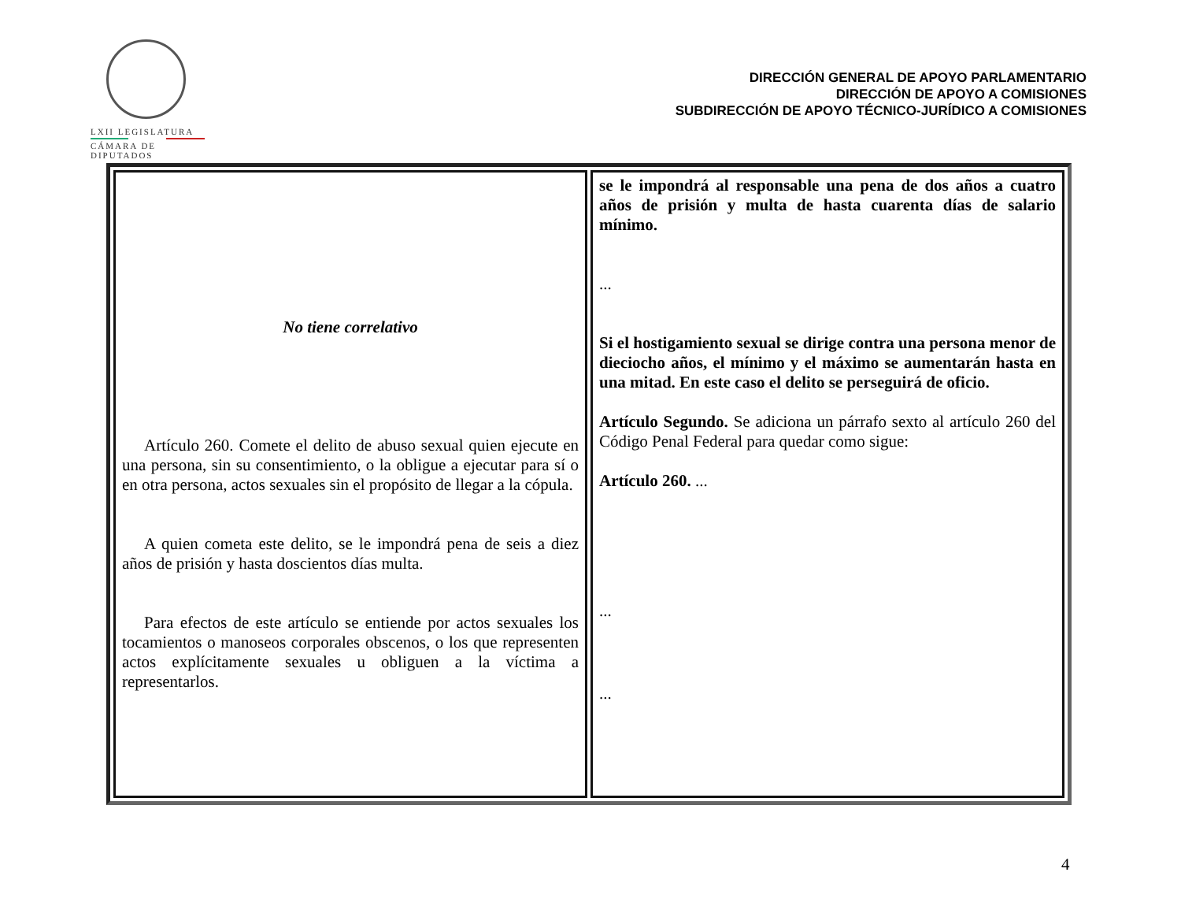LXII LEGISLATURA
CÁMARA DE DIPUTADOS
DIRECCIÓN GENERAL DE APOYO PARLAMENTARIO
DIRECCIÓN DE APOYO A COMISIONES
SUBDIRECCIÓN DE APOYO TÉCNICO-JURÍDICO A COMISIONES
| No tiene correlativo Artículo 260. Comete el delito de abuso sexual quien ejecute en una persona, sin su consentimiento, o la obligue a ejecutar para sí o en otra persona, actos sexuales sin el propósito de llegar a la cópula. A quien cometa este delito, se le impondrá pena de seis a diez años de prisión y hasta doscientos días multa. Para efectos de este artículo se entiende por actos sexuales los tocamientos o manoseos corporales obscenos, o los que representen actos explícitamente sexuales u obliguen a la víctima a representarlos. | se le impondrá al responsable una pena de dos años a cuatro años de prisión y multa de hasta cuarenta días de salario mínimo. ... Si el hostigamiento sexual se dirige contra una persona menor de dieciocho años, el mínimo y el máximo se aumentarán hasta en una mitad. En este caso el delito se perseguirá de oficio. Artículo Segundo. Se adiciona un párrafo sexto al artículo 260 del Código Penal Federal para quedar como sigue: Artículo 260. ... ... ... |
4